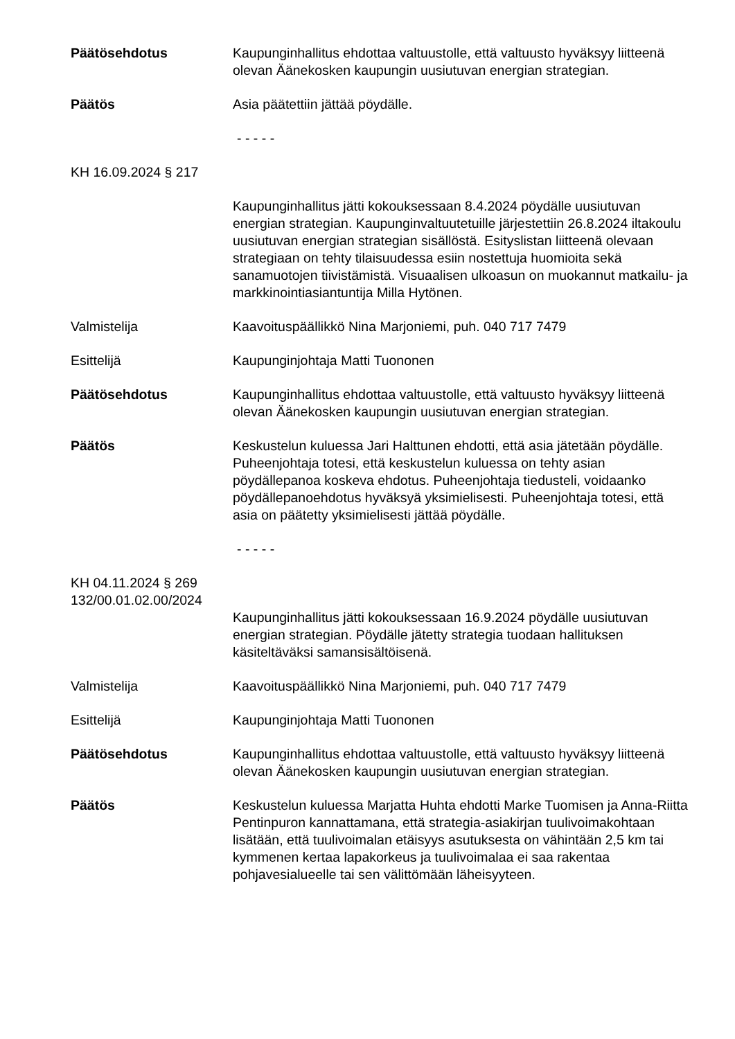Päätösehdotus Kaupunginhallitus ehdottaa valtuustolle, että valtuusto hyväksyy liitteenä olevan Äänekosken kaupungin uusiutuvan energian strategian.
Päätös Asia päätettiin jättää pöydälle.
- - - - -
KH 16.09.2024 § 217
Kaupunginhallitus jätti kokouksessaan 8.4.2024 pöydälle uusiutuvan energian strategian. Kaupunginvaltuutetuille järjestettiin 26.8.2024 iltakoulu uusiutuvan energian strategian sisällöstä. Esityslistan liitteenä olevaan strategiaan on tehty tilaisuudessa esiin nostettuja huomioita sekä sanamuotojen tiivistämistä. Visuaalisen ulkoasun on muokannut matkailu- ja markkinointiasiantuntija Milla Hytönen.
Valmistelija Kaavoituspäällikkö Nina Marjoniemi, puh. 040 717 7479
Esittelijä Kaupunginjohtaja Matti Tuononen
Päätösehdotus Kaupunginhallitus ehdottaa valtuustolle, että valtuusto hyväksyy liitteenä olevan Äänekosken kaupungin uusiutuvan energian strategian.
Päätös Keskustelun kuluessa Jari Halttunen ehdotti, että asia jätetään pöydälle. Puheenjohtaja totesi, että keskustelun kuluessa on tehty asian pöydällepanoa koskeva ehdotus. Puheenjohtaja tiedusteli, voidaanko pöydällepanoehdotus hyväksyä yksimielisesti. Puheenjohtaja totesi, että asia on päätetty yksimielisesti jättää pöydälle.
- - - - -
KH 04.11.2024 § 269
132/00.01.02.00/2024
Kaupunginhallitus jätti kokouksessaan 16.9.2024 pöydälle uusiutuvan energian strategian. Pöydälle jätetty strategia tuodaan hallituksen käsiteltäväksi samansisältöisenä.
Valmistelija Kaavoituspäällikkö Nina Marjoniemi, puh. 040 717 7479
Esittelijä Kaupunginjohtaja Matti Tuononen
Päätösehdotus Kaupunginhallitus ehdottaa valtuustolle, että valtuusto hyväksyy liitteenä olevan Äänekosken kaupungin uusiutuvan energian strategian.
Päätös Keskustelun kuluessa Marjatta Huhta ehdotti Marke Tuomisen ja Anna-Riitta Pentinpuron kannattamana, että strategia-asiakirjan tuulivoimakohtaan lisätään, että tuulivoimalan etäisyys asutuksesta on vähintään 2,5 km tai kymmenen kertaa lapakorkeus ja tuulivoimalaa ei saa rakentaa pohjavesialueelle tai sen välittömään läheisyyteen.